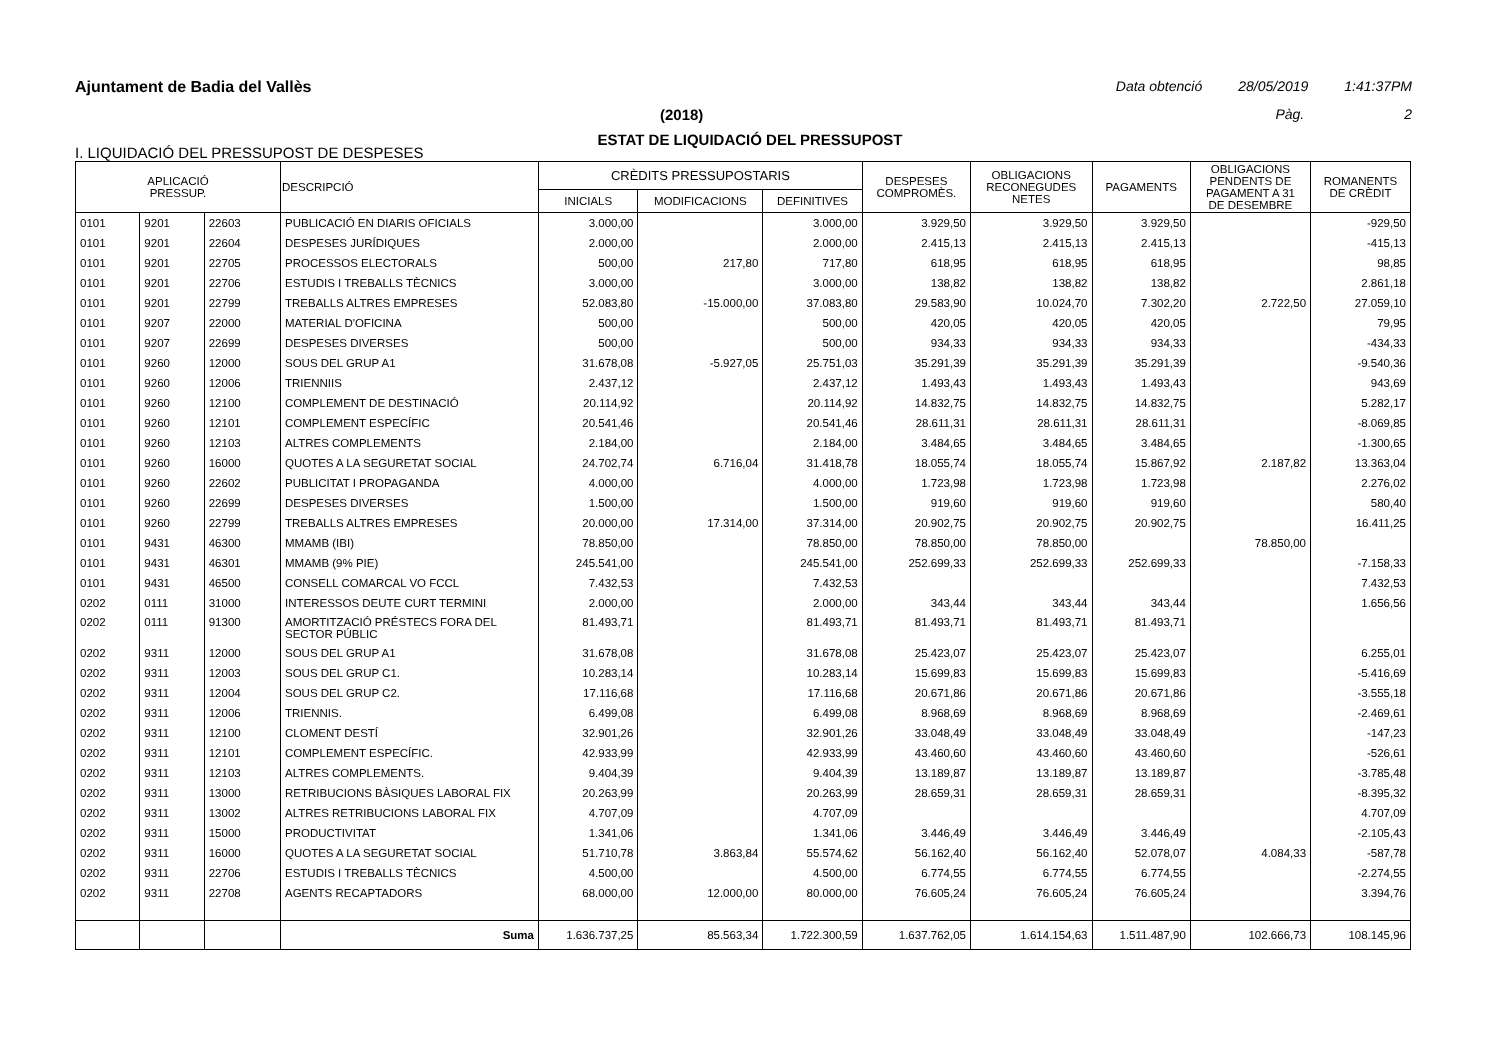Ajuntament de Badia del Vallès Data obtenció 28/05/2019 1:41:37PM
(2018) Pàg. 2
ESTAT DE LIQUIDACIÓ DEL PRESSUPOST
I. LIQUIDACIÓ DEL PRESSUPOST DE DESPESES
| APLICACIÓ PRESSUP. | | | DESCRIPCIÓ | CRÈDITS PRESSUPOSTARIS | | | DESPESES COMPROMÈS. | OBLIGACIONS RECONEGUDES NETES | PAGAMENTS | OBLIGACIONS PENDENTS DE PAGAMENT A 31 DE DESEMBRE | ROMANENTS DE CRÈDIT |
| --- | --- | --- | --- | --- | --- | --- | --- | --- | --- | --- | --- |
| | | | | INICIALS | MODIFICACIONS | DEFINITIVES | | | | | |
| 0101 | 9201 | 22603 | PUBLICACIÓ EN DIARIS OFICIALS | 3.000,00 | | 3.000,00 | 3.929,50 | 3.929,50 | 3.929,50 | | -929,50 |
| 0101 | 9201 | 22604 | DESPESES JURÍDIQUES | 2.000,00 | | 2.000,00 | 2.415,13 | 2.415,13 | 2.415,13 | | -415,13 |
| 0101 | 9201 | 22705 | PROCESSOS ELECTORALS | 500,00 | 217,80 | 717,80 | 618,95 | 618,95 | 618,95 | | 98,85 |
| 0101 | 9201 | 22706 | ESTUDIS I TREBALLS TÈCNICS | 3.000,00 | | 3.000,00 | 138,82 | 138,82 | 138,82 | | 2.861,18 |
| 0101 | 9201 | 22799 | TREBALLS ALTRES EMPRESES | 52.083,80 | -15.000,00 | 37.083,80 | 29.583,90 | 10.024,70 | 7.302,20 | 2.722,50 | 27.059,10 |
| 0101 | 9207 | 22000 | MATERIAL D'OFICINA | 500,00 | | 500,00 | 420,05 | 420,05 | 420,05 | | 79,95 |
| 0101 | 9207 | 22699 | DESPESES DIVERSES | 500,00 | | 500,00 | 934,33 | 934,33 | 934,33 | | -434,33 |
| 0101 | 9260 | 12000 | SOUS DEL GRUP A1 | 31.678,08 | -5.927,05 | 25.751,03 | 35.291,39 | 35.291,39 | 35.291,39 | | -9.540,36 |
| 0101 | 9260 | 12006 | TRIENNIIS | 2.437,12 | | 2.437,12 | 1.493,43 | 1.493,43 | 1.493,43 | | 943,69 |
| 0101 | 9260 | 12100 | COMPLEMENT DE DESTINACIÓ | 20.114,92 | | 20.114,92 | 14.832,75 | 14.832,75 | 14.832,75 | | 5.282,17 |
| 0101 | 9260 | 12101 | COMPLEMENT ESPECÍFIC | 20.541,46 | | 20.541,46 | 28.611,31 | 28.611,31 | 28.611,31 | | -8.069,85 |
| 0101 | 9260 | 12103 | ALTRES COMPLEMENTS | 2.184,00 | | 2.184,00 | 3.484,65 | 3.484,65 | 3.484,65 | | -1.300,65 |
| 0101 | 9260 | 16000 | QUOTES A LA SEGURETAT SOCIAL | 24.702,74 | 6.716,04 | 31.418,78 | 18.055,74 | 18.055,74 | 15.867,92 | 2.187,82 | 13.363,04 |
| 0101 | 9260 | 22602 | PUBLICITAT I PROPAGANDA | 4.000,00 | | 4.000,00 | 1.723,98 | 1.723,98 | 1.723,98 | | 2.276,02 |
| 0101 | 9260 | 22699 | DESPESES DIVERSES | 1.500,00 | | 1.500,00 | 919,60 | 919,60 | 919,60 | | 580,40 |
| 0101 | 9260 | 22799 | TREBALLS ALTRES EMPRESES | 20.000,00 | 17.314,00 | 37.314,00 | 20.902,75 | 20.902,75 | 20.902,75 | | 16.411,25 |
| 0101 | 9431 | 46300 | MMAMB (IBI) | 78.850,00 | | 78.850,00 | 78.850,00 | 78.850,00 | | 78.850,00 | |
| 0101 | 9431 | 46301 | MMAMB (9% PIE) | 245.541,00 | | 245.541,00 | 252.699,33 | 252.699,33 | 252.699,33 | | -7.158,33 |
| 0101 | 9431 | 46500 | CONSELL COMARCAL VO FCCL | 7.432,53 | | 7.432,53 | | | | | 7.432,53 |
| 0202 | 0111 | 31000 | INTERESSOS DEUTE CURT TERMINI | 2.000,00 | | 2.000,00 | 343,44 | 343,44 | 343,44 | | 1.656,56 |
| 0202 | 0111 | 91300 | AMORTITZACIÓ PRÉSTECS FORA DEL SECTOR PÚBLIC | 81.493,71 | | 81.493,71 | 81.493,71 | 81.493,71 | 81.493,71 | | |
| 0202 | 9311 | 12000 | SOUS DEL GRUP A1 | 31.678,08 | | 31.678,08 | 25.423,07 | 25.423,07 | 25.423,07 | | 6.255,01 |
| 0202 | 9311 | 12003 | SOUS DEL GRUP C1. | 10.283,14 | | 10.283,14 | 15.699,83 | 15.699,83 | 15.699,83 | | -5.416,69 |
| 0202 | 9311 | 12004 | SOUS DEL GRUP C2. | 17.116,68 | | 17.116,68 | 20.671,86 | 20.671,86 | 20.671,86 | | -3.555,18 |
| 0202 | 9311 | 12006 | TRIENNIS. | 6.499,08 | | 6.499,08 | 8.968,69 | 8.968,69 | 8.968,69 | | -2.469,61 |
| 0202 | 9311 | 12100 | CLOMENT DESTÍ | 32.901,26 | | 32.901,26 | 33.048,49 | 33.048,49 | 33.048,49 | | -147,23 |
| 0202 | 9311 | 12101 | COMPLEMENT ESPECÍFIC. | 42.933,99 | | 42.933,99 | 43.460,60 | 43.460,60 | 43.460,60 | | -526,61 |
| 0202 | 9311 | 12103 | ALTRES COMPLEMENTS. | 9.404,39 | | 9.404,39 | 13.189,87 | 13.189,87 | 13.189,87 | | -3.785,48 |
| 0202 | 9311 | 13000 | RETRIBUCIONS BÀSIQUES LABORAL FIX | 20.263,99 | | 20.263,99 | 28.659,31 | 28.659,31 | 28.659,31 | | -8.395,32 |
| 0202 | 9311 | 13002 | ALTRES RETRIBUCIONS LABORAL FIX | 4.707,09 | | 4.707,09 | | | | | 4.707,09 |
| 0202 | 9311 | 15000 | PRODUCTIVITAT | 1.341,06 | | 1.341,06 | 3.446,49 | 3.446,49 | 3.446,49 | | -2.105,43 |
| 0202 | 9311 | 16000 | QUOTES A LA SEGURETAT SOCIAL | 51.710,78 | 3.863,84 | 55.574,62 | 56.162,40 | 56.162,40 | 52.078,07 | 4.084,33 | -587,78 |
| 0202 | 9311 | 22706 | ESTUDIS I TREBALLS TÈCNICS | 4.500,00 | | 4.500,00 | 6.774,55 | 6.774,55 | 6.774,55 | | -2.274,55 |
| 0202 | 9311 | 22708 | AGENTS RECAPTADORS | 68.000,00 | 12.000,00 | 80.000,00 | 76.605,24 | 76.605,24 | 76.605,24 | | 3.394,76 |
| | | | Suma | 1.636.737,25 | 85.563,34 | 1.722.300,59 | 1.637.762,05 | 1.614.154,63 | 1.511.487,90 | 102.666,73 | 108.145,96 |